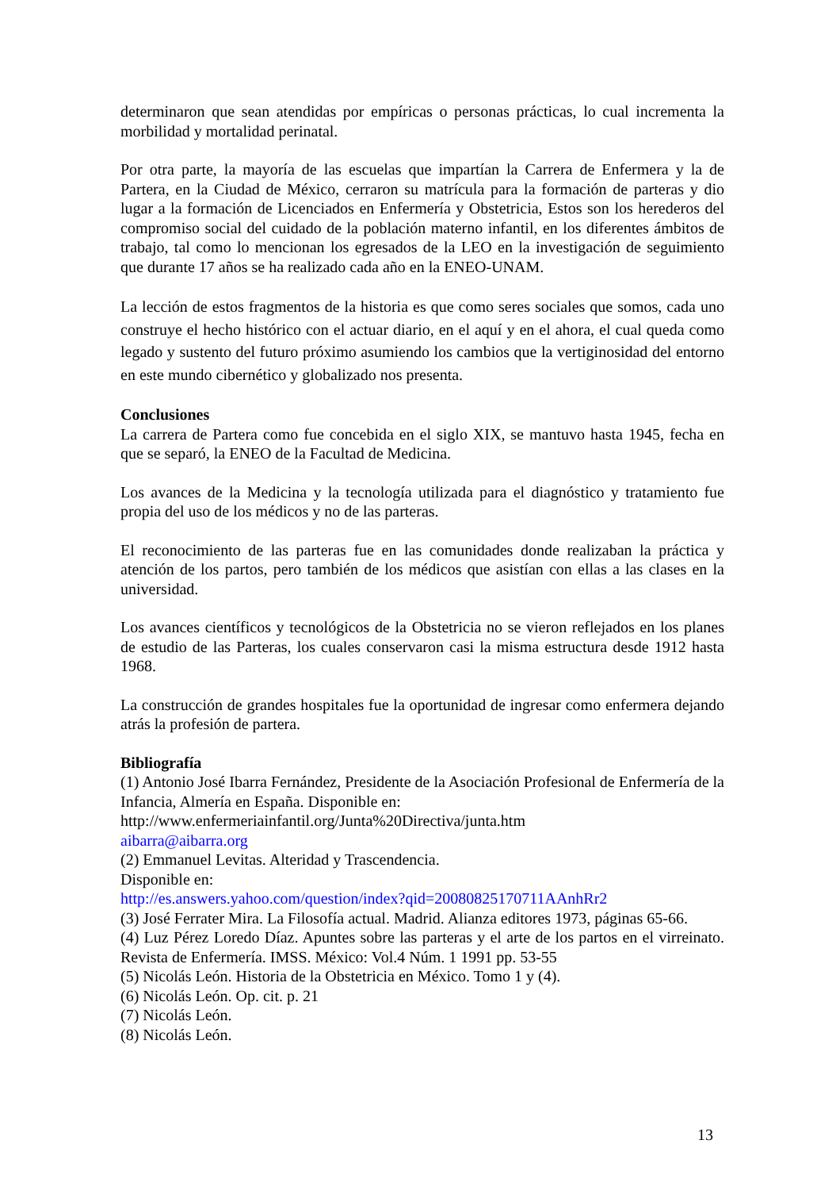determinaron que sean atendidas por empíricas o personas prácticas, lo cual incrementa la morbilidad y mortalidad perinatal.
Por otra parte, la mayoría de las escuelas que impartían la Carrera de Enfermera y la de Partera, en la Ciudad de México, cerraron su matrícula para la formación de parteras y dio lugar a la formación de Licenciados en Enfermería y Obstetricia, Estos son los herederos del compromiso social del cuidado de la población materno infantil, en los diferentes ámbitos de trabajo, tal como lo mencionan los egresados de la LEO en la investigación de seguimiento que durante 17 años se ha realizado cada año en la ENEO-UNAM.
La lección de estos fragmentos de la historia es que como seres sociales que somos, cada uno construye el hecho histórico con el actuar diario, en el aquí y en el ahora, el cual queda como legado y sustento del futuro próximo asumiendo los cambios que la vertiginosidad del entorno en este mundo cibernético y globalizado nos presenta.
Conclusiones
La carrera de Partera como fue concebida en el siglo XIX, se mantuvo hasta 1945, fecha en que se separó, la ENEO de la Facultad de Medicina.
Los avances de la Medicina y la tecnología utilizada para el diagnóstico y tratamiento fue propia del uso de los médicos y no de las parteras.
El reconocimiento de las parteras fue en las comunidades donde realizaban la práctica y atención de los partos, pero también de los médicos que asistían con ellas a las clases en la universidad.
Los avances científicos y tecnológicos de la Obstetricia no se vieron reflejados en los planes de estudio de las Parteras, los cuales conservaron casi la misma estructura desde 1912 hasta 1968.
La construcción de grandes hospitales fue la oportunidad de ingresar como enfermera dejando atrás la profesión de partera.
Bibliografía
(1) Antonio José Ibarra Fernández, Presidente de la Asociación Profesional de Enfermería de la Infancia, Almería en España. Disponible en:
http://www.enfermeriainfantil.org/Junta%20Directiva/junta.htm
aibarra@aibarra.org
(2) Emmanuel Levitas. Alteridad y Trascendencia.
Disponible en:
http://es.answers.yahoo.com/question/index?qid=20080825170711AAnhRr2
(3) José Ferrater Mira. La Filosofía actual. Madrid. Alianza editores 1973, páginas 65-66.
(4) Luz Pérez Loredo Díaz. Apuntes sobre las parteras y el arte de los partos en el virreinato. Revista de Enfermería. IMSS. México: Vol.4 Núm. 1 1991 pp. 53-55
(5) Nicolás León. Historia de la Obstetricia en México. Tomo 1 y (4).
(6) Nicolás León. Op. cit. p. 21
(7) Nicolás León.
(8) Nicolás León.
13